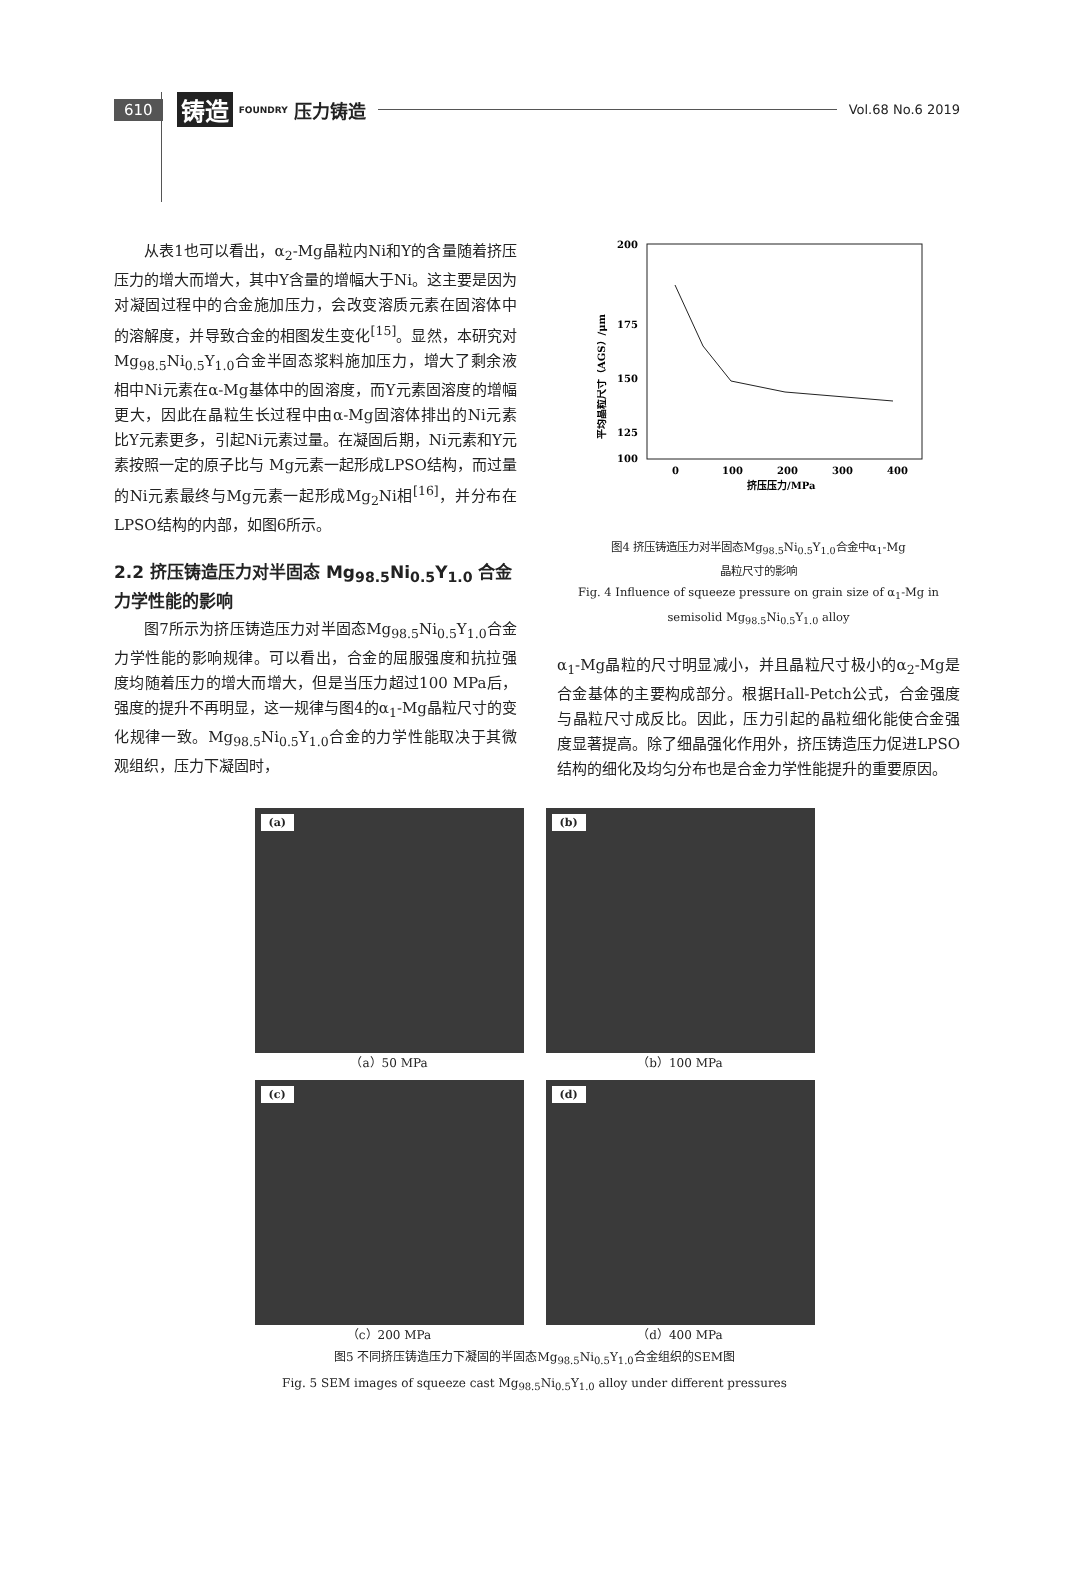610 铸造 FOUNDRY 压力铸造 Vol.68 No.6 2019
从表1也可以看出，α<sub>2</sub>-Mg晶粒内Ni和Y的含量随着挤压压力的增大而增大，其中Y含量的增幅大于Ni。这主要是因为对凝固过程中的合金施加压力，会改变溶质元素在固溶体中的溶解度，并导致合金的相图发生变化<sup>[15]</sup>。显然，本研究对Mg<sub>98.5</sub>Ni<sub>0.5</sub>Y<sub>1.0</sub>合金半固态浆料施加压力，增大了剩余液相中Ni元素在α-Mg基体中的固溶度，而Y元素固溶度的增幅更大，因此在晶粒生长过程中由α-Mg固溶体排出的Ni元素比Y元素更多，引起Ni元素过量。在凝固后期，Ni元素和Y元素按照一定的原子比与 Mg元素一起形成LPSO结构，而过量的Ni元素最终与Mg元素一起形成Mg<sub>2</sub>Ni相<sup>[16]</sup>，并分布在LPSO结构的内部，如图6所示。
2.2 挤压铸造压力对半固态 Mg<sub>98.5</sub>Ni<sub>0.5</sub>Y<sub>1.0</sub> 合金力学性能的影响
图7所示为挤压铸造压力对半固态Mg<sub>98.5</sub>Ni<sub>0.5</sub>Y<sub>1.0</sub>合金力学性能的影响规律。可以看出，合金的屈服强度和抗拉强度均随着压力的增大而增大，但是当压力超过100 MPa后，强度的提升不再明显，这一规律与图4的α<sub>1</sub>-Mg晶粒尺寸的变化规律一致。Mg<sub>98.5</sub>Ni<sub>0.5</sub>Y<sub>1.0</sub>合金的力学性能取决于其微观组织，压力下凝固时，
200
175
150
125
100
0
100
200
300
400
挤压压力/MPa
平均晶粒尺寸（AGS）/μm
图4 挤压铸造压力对半固态Mg<sub>98.5</sub>Ni<sub>0.5</sub>Y<sub>1.0</sub>合金中α<sub>1</sub>-Mg
晶粒尺寸的影响
Fig. 4 Influence of squeeze pressure on grain size of α<sub>1</sub>-Mg in
semisolid Mg<sub>98.5</sub>Ni<sub>0.5</sub>Y<sub>1.0</sub> alloy
α<sub>1</sub>-Mg晶粒的尺寸明显减小，并且晶粒尺寸极小的α<sub>2</sub>-Mg是合金基体的主要构成部分。根据Hall-Petch公式，合金强度与晶粒尺寸成反比。因此，压力引起的晶粒细化能使合金强度显著提高。除了细晶强化作用外，挤压铸造压力促进LPSO结构的细化及均匀分布也是合金力学性能提升的重要原因。
(a)
（a）50 MPa
(b)
（b）100 MPa
(c)
（c）200 MPa
(d)
（d）400 MPa
图5 不同挤压铸造压力下凝固的半固态Mg<sub>98.5</sub>Ni<sub>0.5</sub>Y<sub>1.0</sub>合金组织的SEM图
Fig. 5 SEM images of squeeze cast Mg<sub>98.5</sub>Ni<sub>0.5</sub>Y<sub>1.0</sub> alloy under different pressures